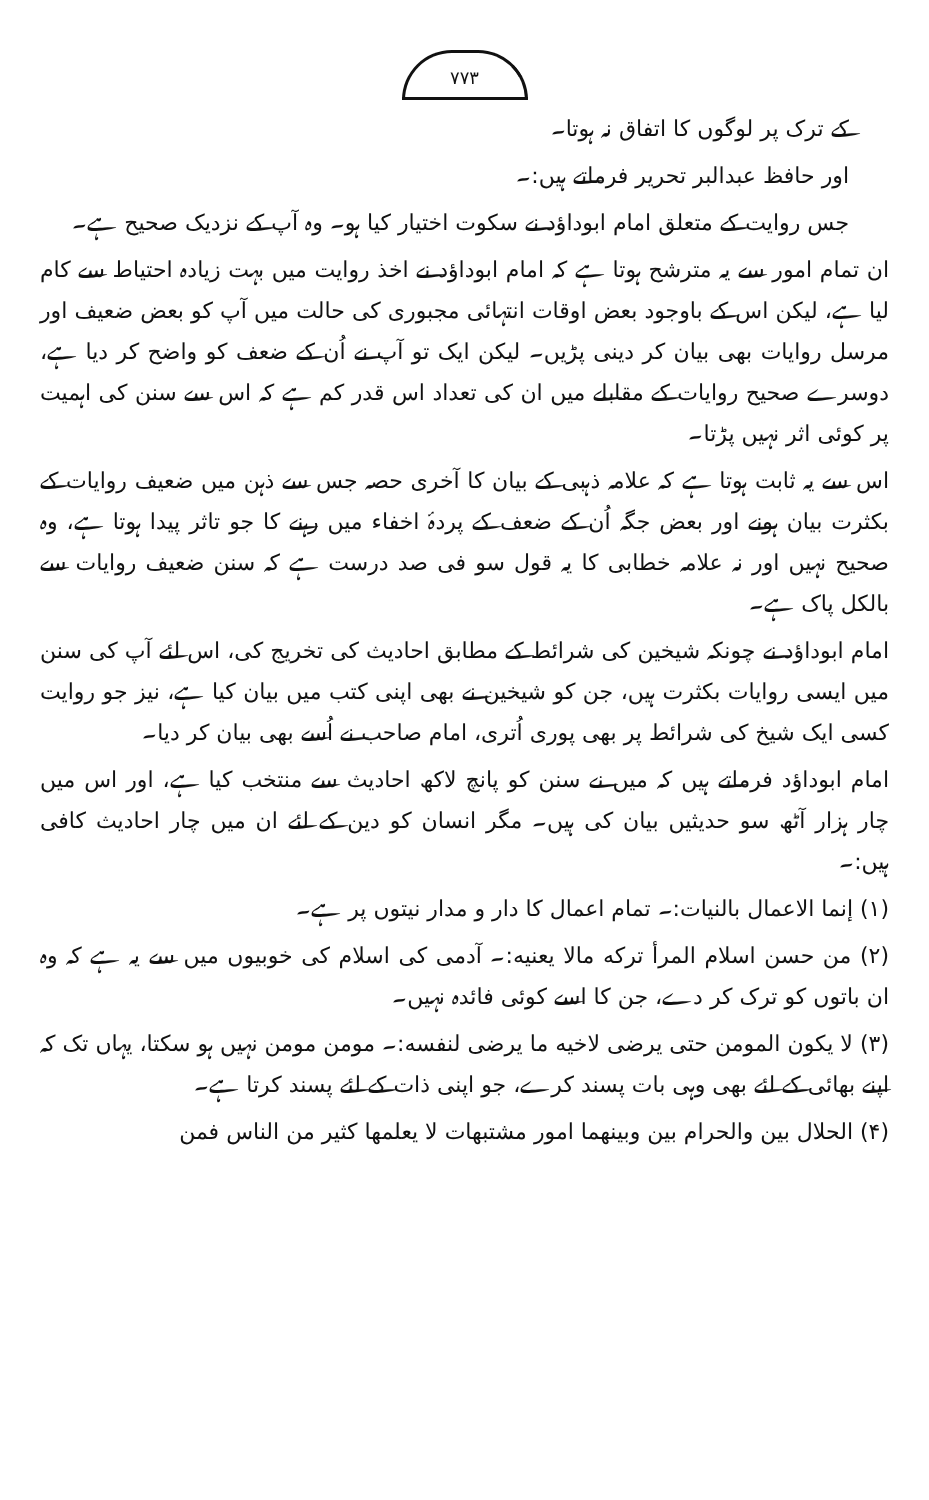۷۷۳
کے ترک پر لوگوں کا اتفاق نہ ہوتا۔
اور حافظ عبدالبر تحریر فرماتے ہیں:۔
جس روایت کے متعلق امام ابوداؤد نے سکوت اختیار کیا ہو۔ وہ آپ کے نزدیک صحیح ہے۔
ان تمام امور سے یہ مترشح ہوتا ہے کہ امام ابوداؤد نے اخذ روایت میں بہت زیادہ احتیاط سے کام لیا ہے، لیکن اس کے باوجود بعض اوقات انتہائی مجبوری کی حالت میں آپ کو بعض ضعیف اور مرسل روایات بھی بیان کر دینی پڑیں۔ لیکن ایک تو آپ نے اُن کے ضعف کو واضح کر دیا ہے، دوسرے صحیح روایات کے مقابلے میں ان کی تعداد اس قدر کم ہے کہ اس سے سنن کی اہمیت پر کوئی اثر نہیں پڑتا۔
اس سے یہ ثابت ہوتا ہے کہ علامہ ذہبی کے بیان کا آخری حصہ جس سے ذہن میں ضعیف روایات کے بکثرت بیان ہونے اور بعض جگہ اُن کے ضعف کے پردۂ اخفاء میں رہنے کا جو تاثر پیدا ہوتا ہے، وہ صحیح نہیں اور نہ علامہ خطابی کا یہ قول سو فی صد درست ہے کہ سنن ضعیف روایات سے بالکل پاک ہے۔
امام ابوداؤد نے چونکہ شیخین کی شرائط کے مطابق احادیث کی تخریج کی، اس لئے آپ کی سنن میں ایسی روایات بکثرت ہیں، جن کو شیخین نے بھی اپنی کتب میں بیان کیا ہے، نیز جو روایت کسی ایک شیخ کی شرائط پر بھی پوری اُتری، امام صاحب نے اُسے بھی بیان کر دیا۔
امام ابوداؤد فرماتے ہیں کہ میں نے سنن کو پانچ لاکھ احادیث سے منتخب کیا ہے، اور اس میں چار ہزار آٹھ سو حدیثیں بیان کی ہیں۔ مگر انسان کو دین کے لئے ان میں چار احادیث کافی ہیں:۔
(۱) إنما الاعمال بالنيات:۔ تمام اعمال کا دار و مدار نیتوں پر ہے۔
(۲) من حسن اسلام المرأ ترکه مالا يعنيه:۔ آدمی کی اسلام کی خوبیوں میں سے یہ ہے کہ وہ ان باتوں کو ترک کر دے، جن کا اسے کوئی فائدہ نہیں۔
(۳) لا يكون المومن حتى يرضى لاخيه ما يرضى لنفسه:۔ مومن مومن نہیں ہو سکتا، یہاں تک کہ اپنے بھائی کے لئے بھی وہی بات پسند کرے، جو اپنی ذات کے لئے پسند کرتا ہے۔
(۴) الحلال بين والحرام بين وبينهما امور مشتبهات لا يعلمها كثير من الناس فمن